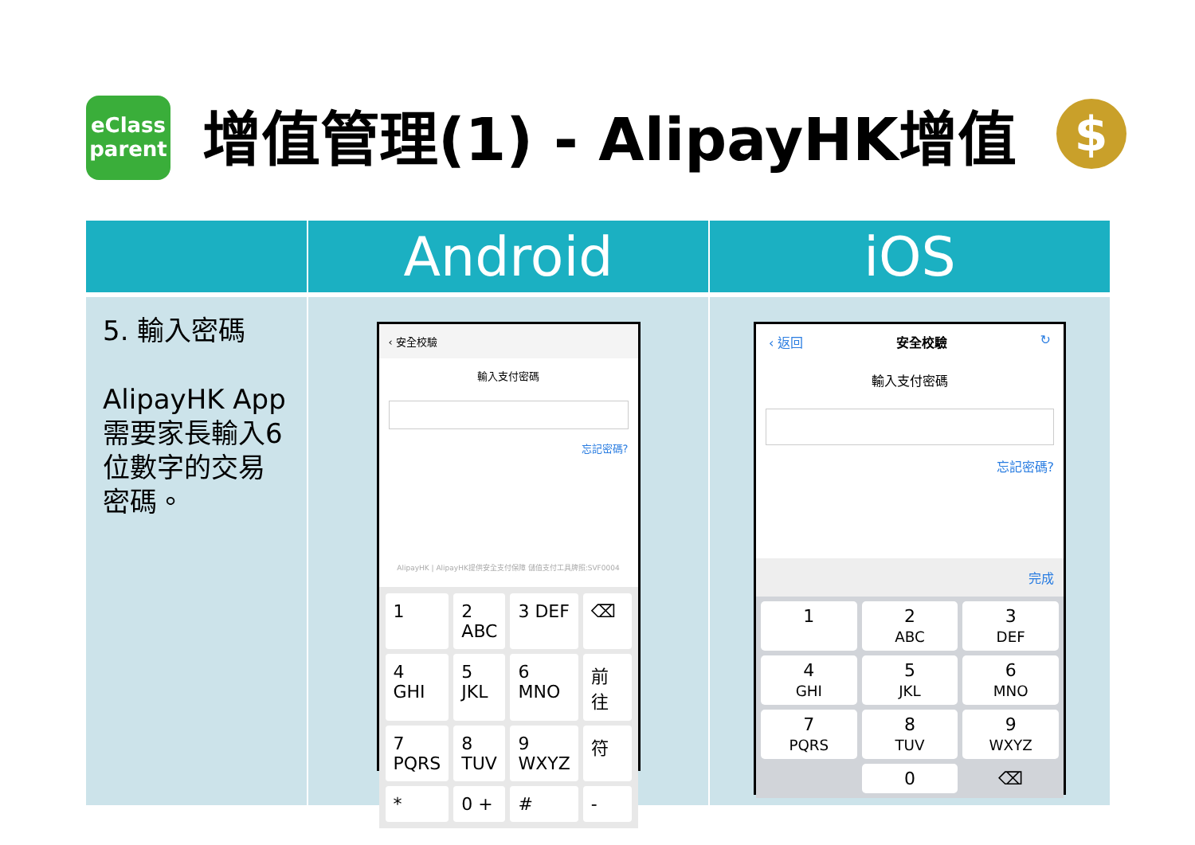eClass
parent
增值管理(1) - AlipayHK增值
$
| | Android | iOS |
| --- | --- | --- |
| 5. 輸入密碼 AlipayHK App 需要家長輸入6位數字的交易密碼。 | ‹ 安全校驗 輸入支付密碼 忘記密碼? AlipayHK / AlipayHK提供安全支付保障 儲值支付工具牌照:SVF0004 1 2 ABC 3 DEF ⌫ 4 GHI 5 JKL 6 MNO 前往 7 PQRS 8 TUV 9 WXYZ 符 * 0 + # - | ‹ 返回 安全校驗 ↻ 輸入支付密碼 忘記密碼? 完成 1 2 ABC 3 DEF 4 GHI 5 JKL 6 MNO 7 PQRS 8 TUV 9 WXYZ 0 ⌫ |